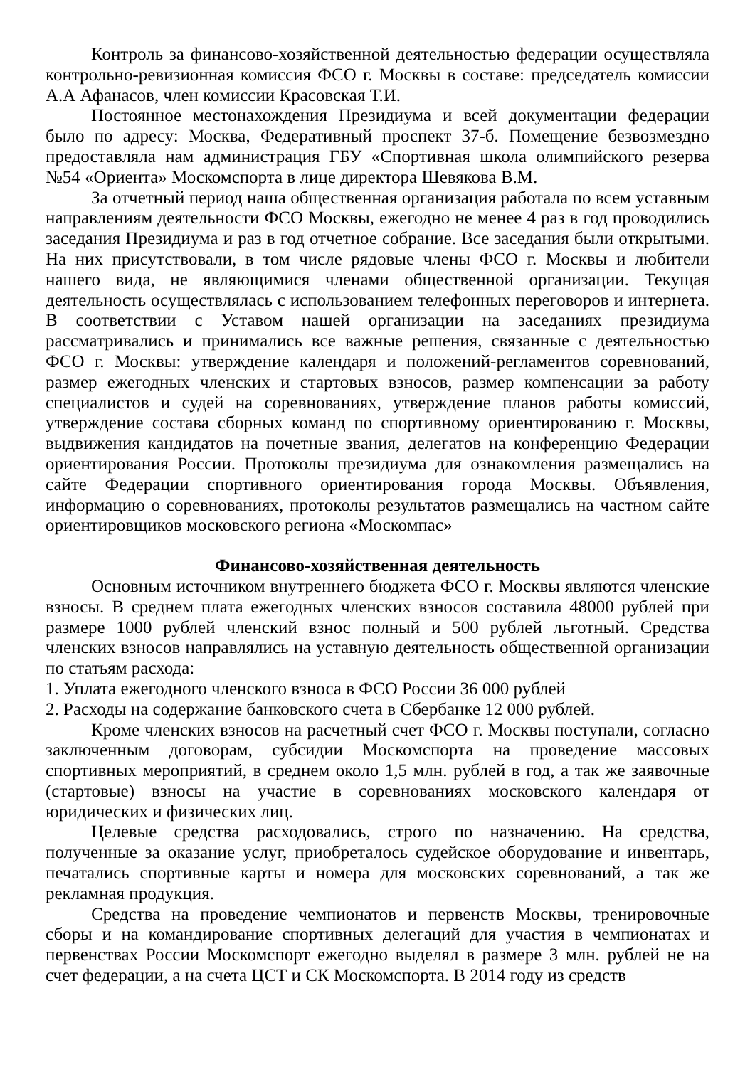Контроль за финансово-хозяйственной деятельностью федерации осуществляла контрольно-ревизионная комиссия ФСО г. Москвы в составе: председатель комиссии А.А Афанасов, член комиссии Красовская Т.И.
Постоянное местонахождения Президиума и всей документации федерации было по адресу: Москва, Федеративный проспект 37-б. Помещение безвозмездно предоставляла нам администрация ГБУ «Спортивная школа олимпийского резерва №54 «Ориента» Москомспорта в лице директора Шевякова В.М.
За отчетный период наша общественная организация работала по всем уставным направлениям деятельности ФСО Москвы, ежегодно не менее 4 раз в год проводились заседания Президиума и раз в год отчетное собрание. Все заседания были открытыми. На них присутствовали, в том числе рядовые члены ФСО г. Москвы и любители нашего вида, не являющимися членами общественной организации. Текущая деятельность осуществлялась с использованием телефонных переговоров и интернета. В соответствии с Уставом нашей организации на заседаниях президиума рассматривались и принимались все важные решения, связанные с деятельностью ФСО г. Москвы: утверждение календаря и положений-регламентов соревнований, размер ежегодных членских и стартовых взносов, размер компенсации за работу специалистов и судей на соревнованиях, утверждение планов работы комиссий, утверждение состава сборных команд по спортивному ориентированию г. Москвы, выдвижения кандидатов на почетные звания, делегатов на конференцию Федерации ориентирования России. Протоколы президиума для ознакомления размещались на сайте Федерации спортивного ориентирования города Москвы. Объявления, информацию о соревнованиях, протоколы результатов размещались на частном сайте ориентировщиков московского региона «Москомпас»
Финансово-хозяйственная деятельность
Основным источником внутреннего бюджета ФСО г. Москвы являются членские взносы. В среднем плата ежегодных членских взносов составила 48000 рублей при размере 1000 рублей членский взнос полный и 500 рублей льготный. Средства членских взносов направлялись на уставную деятельность общественной организации по статьям расхода:
1. Уплата ежегодного членского взноса в ФСО России 36 000 рублей
2. Расходы на содержание банковского счета в Сбербанке 12 000 рублей.
Кроме членских взносов на расчетный счет ФСО г. Москвы поступали, согласно заключенным договорам, субсидии Москомспорта на проведение массовых спортивных мероприятий, в среднем около 1,5 млн. рублей в год, а так же заявочные (стартовые) взносы на участие в соревнованиях московского календаря от юридических и физических лиц.
Целевые средства расходовались, строго по назначению. На средства, полученные за оказание услуг, приобреталось судейское оборудование и инвентарь, печатались спортивные карты и номера для московских соревнований, а так же рекламная продукция.
Средства на проведение чемпионатов и первенств Москвы, тренировочные сборы и на командирование спортивных делегаций для участия в чемпионатах и первенствах России Москомспорт ежегодно выделял в размере 3 млн. рублей не на счет федерации, а на счета ЦСТ и СК Москомспорта. В 2014 году из средств